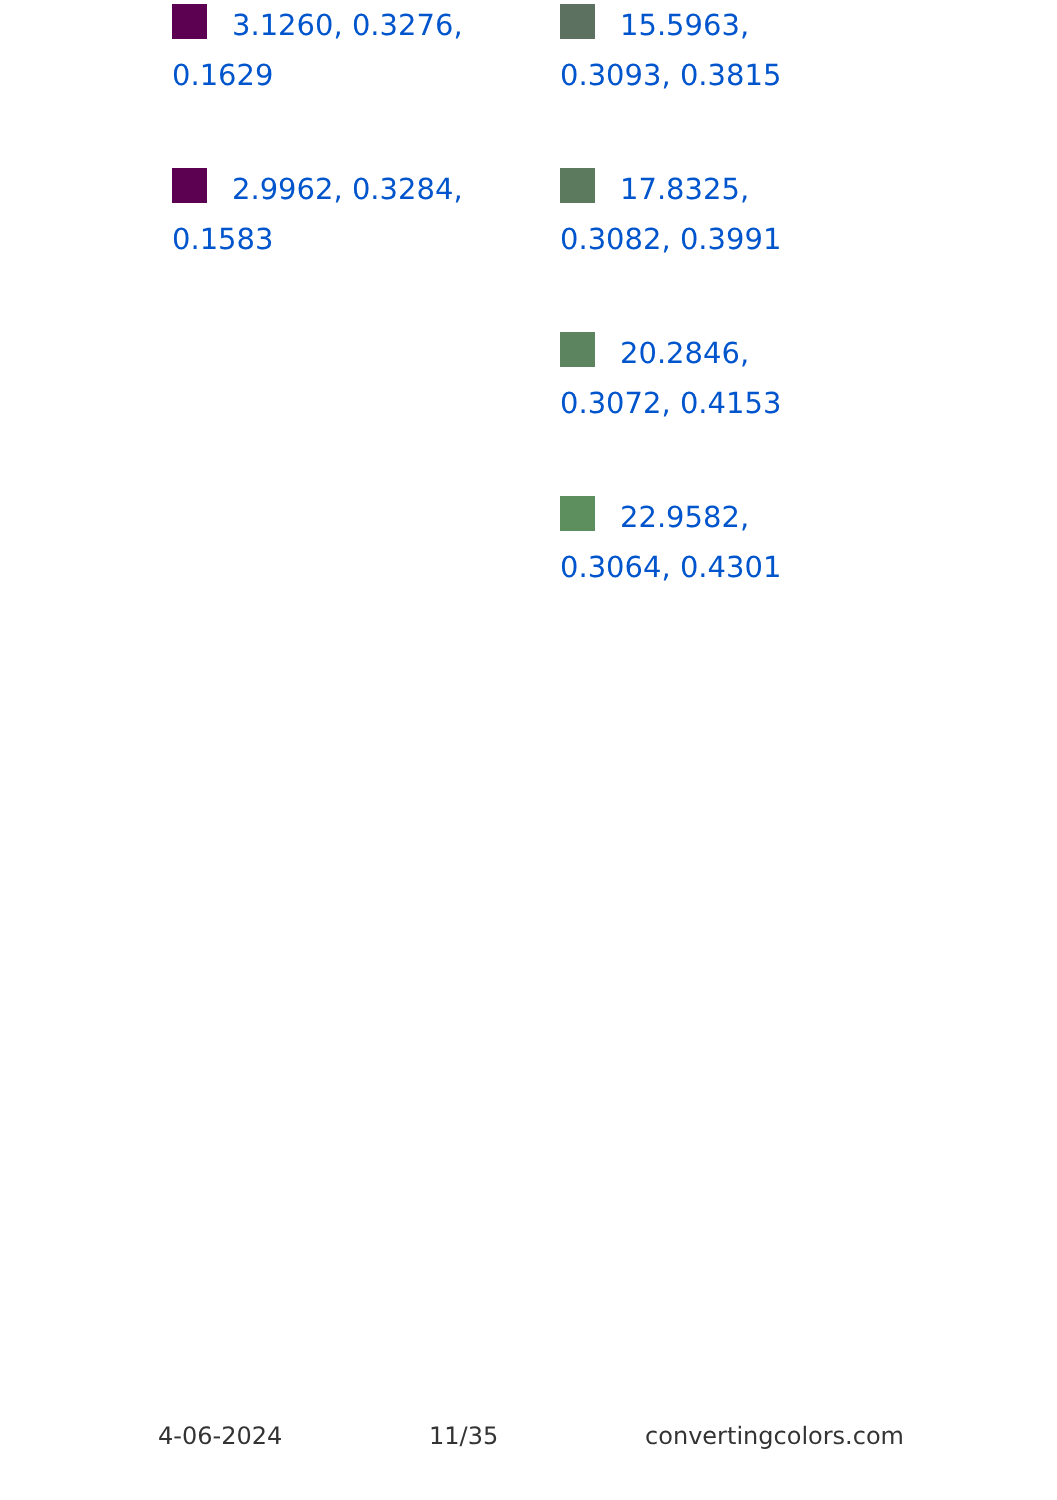3.1260, 0.3276, 0.1629
2.9962, 0.3284, 0.1583
15.5963, 0.3093, 0.3815
17.8325, 0.3082, 0.3991
20.2846, 0.3072, 0.4153
22.9582, 0.3064, 0.4301
4-06-2024 11/35 convertingcolors.com